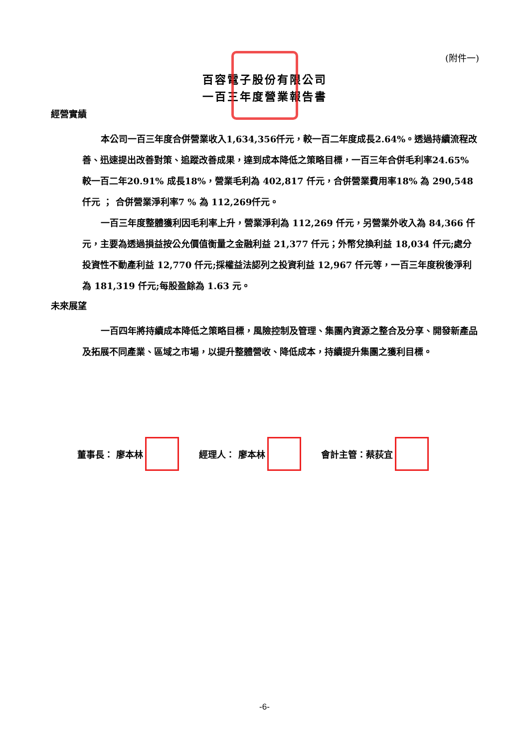(附件一)
百容電子股份有限公司
一百三年度營業報告書
經營實績
本公司一百三年度合併營業收入1,634,356仟元，較一百二年度成長2.64%。透過持續流程改善、迅速提出改善對策、追蹤改善成果，達到成本降低之策略目標，一百三年合併毛利率24.65% 較一百二年20.91% 成長18%，營業毛利為 402,817 仟元，合併營業費用率18% 為 290,548仟元 ； 合併營業淨利率7 % 為 112,269仟元。
一百三年度整體獲利因毛利率上升，營業淨利為 112,269 仟元，另營業外收入為 84,366 仟元，主要為透過損益按公允價值衡量之金融利益 21,377 仟元；外幣兌換利益 18,034 仟元;處分投資性不動產利益 12,770 仟元;採權益法認列之投資利益 12,967 仟元等，一百三年度稅後淨利為 181,319 仟元;每股盈餘為 1.63 元。
未來展望
一百四年將持續成本降低之策略目標，風險控制及管理、集團內資源之整合及分享、開發新產品及拓展不同產業、區域之市場，以提升整體營收、降低成本，持續提升集團之獲利目標。
董事長： 廖本林 經理人： 廖本林 會計主管：蔡荻宜
-6-